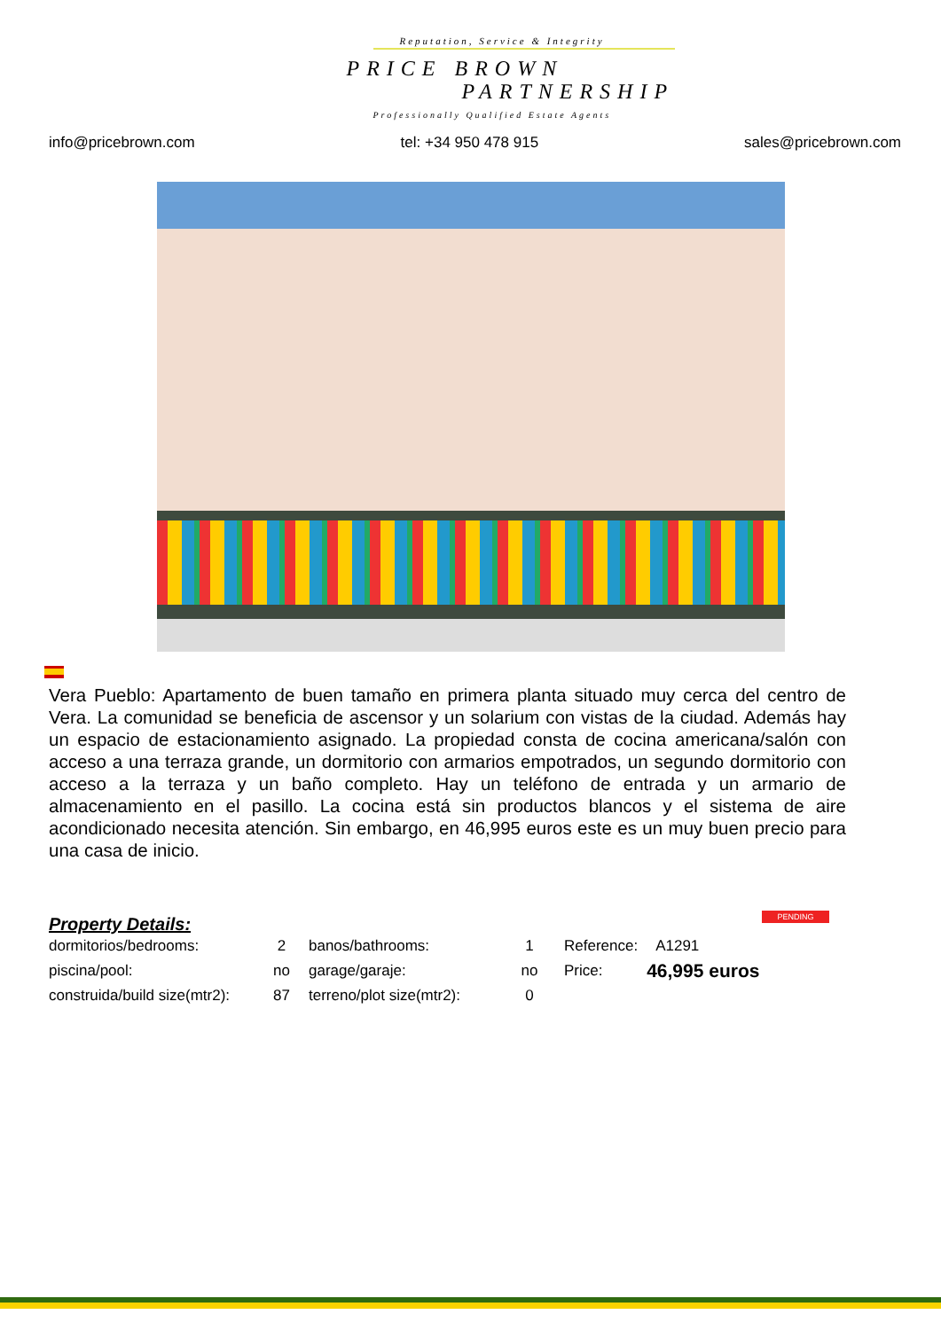Reputation, Service & Integrity
PRICE BROWN
PARTNERSHIP
Professionally Qualified Estate Agents
info@pricebrown.com tel: +34 950 478 915 sales@pricebrown.com
Vera Pueblo: Apartamento de buen tamaño en primera planta situado muy cerca del centro de Vera. La comunidad se beneficia de ascensor y un solarium con vistas de la ciudad. Además hay un espacio de estacionamiento asignado. La propiedad consta de cocina americana/salón con acceso a una terraza grande, un dormitorio con armarios empotrados, un segundo dormitorio con acceso a la terraza y un baño completo. Hay un teléfono de entrada y un armario de almacenamiento en el pasillo. La cocina está sin productos blancos y el sistema de aire acondicionado necesita atención. Sin embargo, en 46,995 euros este es un muy buen precio para una casa de inicio.
PENDING
Property Details:
| dormitorios/bedrooms: | 2 | banos/bathrooms: | 1 | Reference: | A1291 |
| piscina/pool: | no | garage/garaje: | no | Price: | 46,995 euros |
| construida/build size(mtr2): | 87 | terreno/plot size(mtr2): | 0 | | |